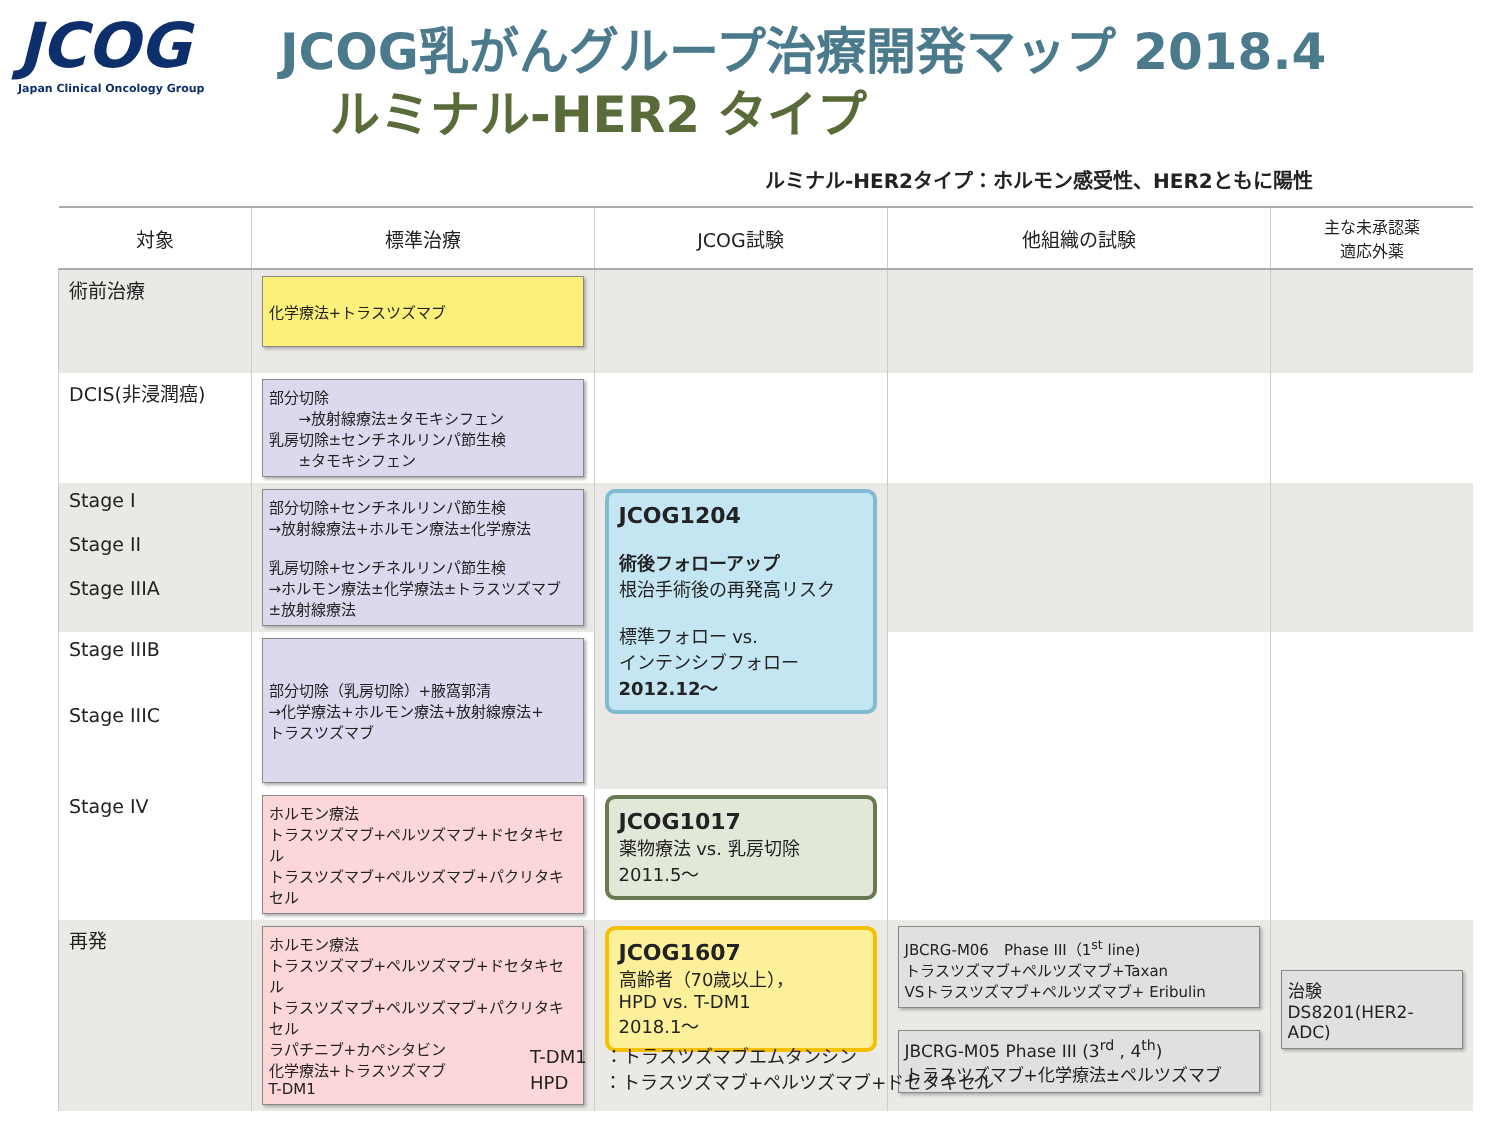JCOG
Japan Clinical Oncology Group
JCOG乳がんグループ治療開発マップ 2018.4
ルミナル-HER2 タイプ
ルミナル-HER2タイプ：ホルモン感受性、HER2ともに陽性
| 対象 | 標準治療 | JCOG試験 | 他組織の試験 | 主な未承認薬 適応外薬 |
| --- | --- | --- | --- | --- |
| 術前治療 | 化学療法+トラスツズマブ | | | |
| DCIS(非浸潤癌) | 部分切除 →放射線療法±タモキシフェン 乳房切除±センチネルリンパ節生検 ±タモキシフェン | | | |
| Stage I Stage II Stage IIIA | 部分切除+センチネルリンパ節生検 →放射線療法+ホルモン療法±化学療法 乳房切除+センチネルリンパ節生検 →ホルモン療法±化学療法±トラスツズマブ ±放射線療法 | JCOG1204 術後フォローアップ 根治手術後の再発高リスク 標準フォロー vs. インテンシブフォロー 2012.12～ | | |
| Stage IIIB Stage IIIC | 部分切除（乳房切除）+腋窩郭清 →化学療法+ホルモン療法+放射線療法+ トラスツズマブ | | | |
| Stage IV | ホルモン療法 トラスツズマブ+ペルツズマブ+ドセタキセル トラスツズマブ+ペルツズマブ+パクリタキセル | JCOG1017 薬物療法 vs. 乳房切除 2011.5～ | | |
| 再発 | ホルモン療法 トラスツズマブ+ペルツズマブ+ドセタキセル トラスツズマブ+ペルツズマブ+パクリタキセル ラパチニブ+カペシタビン 化学療法+トラスツズマブ T-DM1 | JCOG1607 高齢者（70歳以上）， HPD vs. T-DM1 2018.1～ | JBCRG-M06 Phase III（1<sup>st</sup> line) トラスツズマブ+ペルツズマブ+Taxan VSトラスツズマブ+ペルツズマブ+ Eribulin JBCRG-M05 Phase III (3<sup>rd</sup> , 4<sup>th</sup>) トラスツズマブ+化学療法±ペルツズマブ | 治験 DS8201(HER2-ADC) |
T-DM1　：トラスツズマブエムタンシン
HPD　　：トラスツズマブ+ペルツズマブ+ドセタキセル